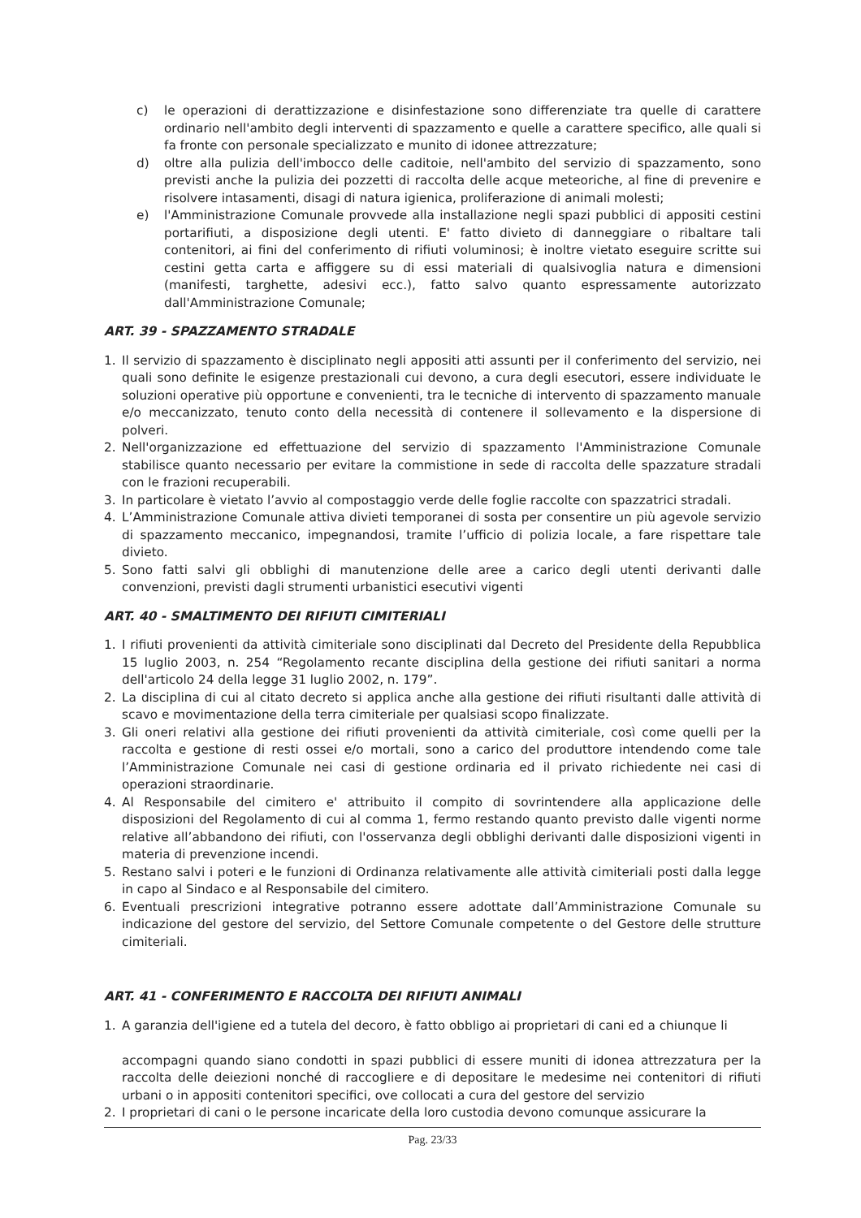c) le operazioni di derattizzazione e disinfestazione sono differenziate tra quelle di carattere ordinario nell'ambito degli interventi di spazzamento e quelle a carattere specifico, alle quali si fa fronte con personale specializzato e munito di idonee attrezzature;
d) oltre alla pulizia dell'imbocco delle caditoie, nell'ambito del servizio di spazzamento, sono previsti anche la pulizia dei pozzetti di raccolta delle acque meteoriche, al fine di prevenire e risolvere intasamenti, disagi di natura igienica, proliferazione di animali molesti;
e) l'Amministrazione Comunale provvede alla installazione negli spazi pubblici di appositi cestini portarifiuti, a disposizione degli utenti. E' fatto divieto di danneggiare o ribaltare tali contenitori, ai fini del conferimento di rifiuti voluminosi; è inoltre vietato eseguire scritte sui cestini getta carta e affiggere su di essi materiali di qualsivoglia natura e dimensioni (manifesti, targhette, adesivi ecc.), fatto salvo quanto espressamente autorizzato dall'Amministrazione Comunale;
ART. 39 - SPAZZAMENTO STRADALE
1. Il servizio di spazzamento è disciplinato negli appositi atti assunti per il conferimento del servizio, nei quali sono definite le esigenze prestazionali cui devono, a cura degli esecutori, essere individuate le soluzioni operative più opportune e convenienti, tra le tecniche di intervento di spazzamento manuale e/o meccanizzato, tenuto conto della necessità di contenere il sollevamento e la dispersione di polveri.
2. Nell'organizzazione ed effettuazione del servizio di spazzamento l'Amministrazione Comunale stabilisce quanto necessario per evitare la commistione in sede di raccolta delle spazzature stradali con le frazioni recuperabili.
3. In particolare è vietato l’avvio al compostaggio verde delle foglie raccolte con spazzatrici stradali.
4. L’Amministrazione Comunale attiva divieti temporanei di sosta per consentire un più agevole servizio di spazzamento meccanico, impegnandosi, tramite l’ufficio di polizia locale, a fare rispettare tale divieto.
5. Sono fatti salvi gli obblighi di manutenzione delle aree a carico degli utenti derivanti dalle convenzioni, previsti dagli strumenti urbanistici esecutivi vigenti
ART. 40 - SMALTIMENTO DEI RIFIUTI CIMITERIALI
1. I rifiuti provenienti da attività cimiteriale sono disciplinati dal Decreto del Presidente della Repubblica 15 luglio 2003, n. 254 “Regolamento recante disciplina della gestione dei rifiuti sanitari a norma dell'articolo 24 della legge 31 luglio 2002, n. 179”.
2. La disciplina di cui al citato decreto si applica anche alla gestione dei rifiuti risultanti dalle attività di scavo e movimentazione della terra cimiteriale per qualsiasi scopo finalizzate.
3. Gli oneri relativi alla gestione dei rifiuti provenienti da attività cimiteriale, così come quelli per la raccolta e gestione di resti ossei e/o mortali, sono a carico del produttore intendendo come tale l’Amministrazione Comunale nei casi di gestione ordinaria ed il privato richiedente nei casi di operazioni straordinarie.
4. Al Responsabile del cimitero e' attribuito il compito di sovrintendere alla applicazione delle disposizioni del Regolamento di cui al comma 1, fermo restando quanto previsto dalle vigenti norme relative all’abbandono dei rifiuti, con l'osservanza degli obblighi derivanti dalle disposizioni vigenti in materia di prevenzione incendi.
5. Restano salvi i poteri e le funzioni di Ordinanza relativamente alle attività cimiteriali posti dalla legge in capo al Sindaco e al Responsabile del cimitero.
6. Eventuali prescrizioni integrative potranno essere adottate dall’Amministrazione Comunale su indicazione del gestore del servizio, del Settore Comunale competente o del Gestore delle strutture cimiteriali.
ART. 41 - CONFERIMENTO E RACCOLTA DEI RIFIUTI ANIMALI
1. A garanzia dell'igiene ed a tutela del decoro, è fatto obbligo ai proprietari di cani ed a chiunque li
accompagni quando siano condotti in spazi pubblici di essere muniti di idonea attrezzatura per la raccolta delle deiezioni nonché di raccogliere e di depositare le medesime nei contenitori di rifiuti urbani o in appositi contenitori specifici, ove collocati a cura del gestore del servizio
2. I proprietari di cani o le persone incaricate della loro custodia devono comunque assicurare la
Pag. 23/33